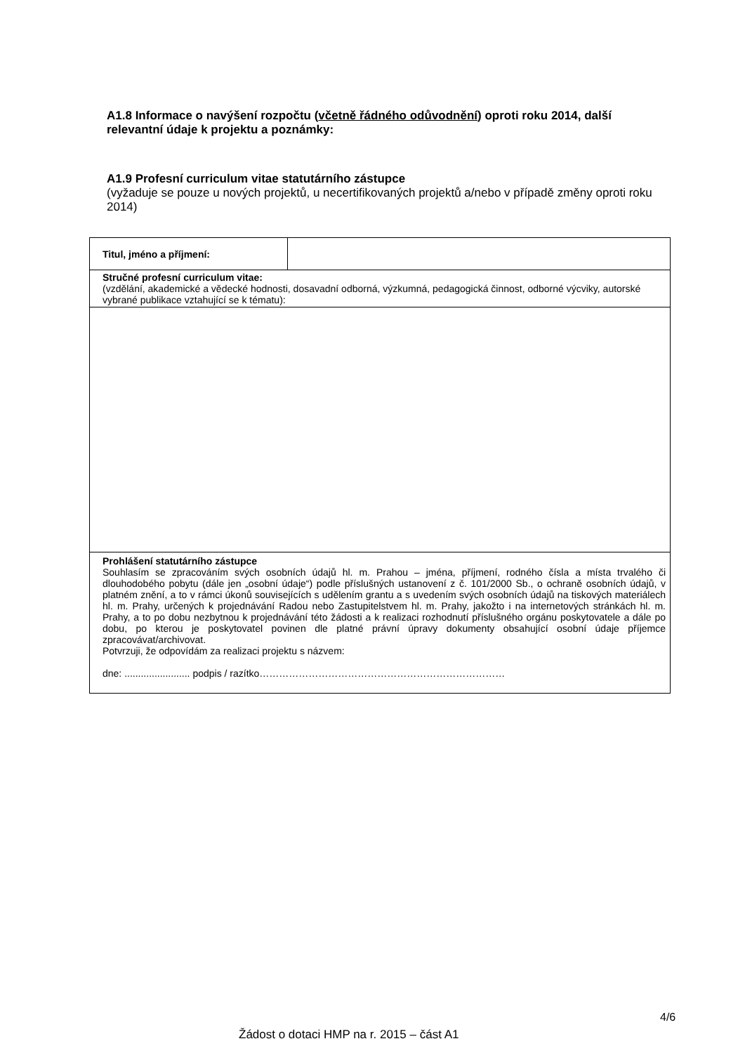A1.8 Informace o navýšení rozpočtu (včetně řádného odůvodnění) oproti roku 2014, další relevantní údaje k projektu a poznámky:
A1.9 Profesní curriculum vitae statutárního zástupce
(vyžaduje se pouze u nových projektů, u necertifikovaných projektů a/nebo v případě změny oproti roku 2014)
| Titul, jméno a příjmení: | |
| Stručné profesní curriculum vitae: (vzdělání, akademické a vědecké hodnosti, dosavadní odborná, výzkumná, pedagogická činnost, odborné výcviky, autorské vybrané publikace vztahující se k tématu): | |
| Prohlášení statutárního zástupce Souhlasím se zpracováním svých osobních údajů hl. m. Prahou – jména, příjmení, rodného čísla a místa trvalého či dlouhodobého pobytu (dále jen „osobní údaje“) podle příslušných ustanovení z č. 101/2000 Sb., o ochraně osobních údajů, v platném znění, a to v rámci úkonů souvisejících s udělením grantu a s uvedením svých osobních údajů na tiskových materiálech hl. m. Prahy, určených k projednávání Radou nebo Zastupitelstvem hl. m. Prahy, jakožto i na internetových stránkách hl. m. Prahy, a to po dobu nezbytnou k projednávání této žádosti a k realizaci rozhodnutí příslušného orgánu poskytovatele a dále po dobu, po kterou je poskytovatel povinen dle platné právní úpravy dokumenty obsahující osobní údaje příjemce zpracovávat/archivovat. Potvrzuji, že odpovídám za realizaci projektu s názvem: dne: ........................ podpis / razítko………………………………………………………………… | |
4/6
Žádost o dotaci HMP na r. 2015 – část A1